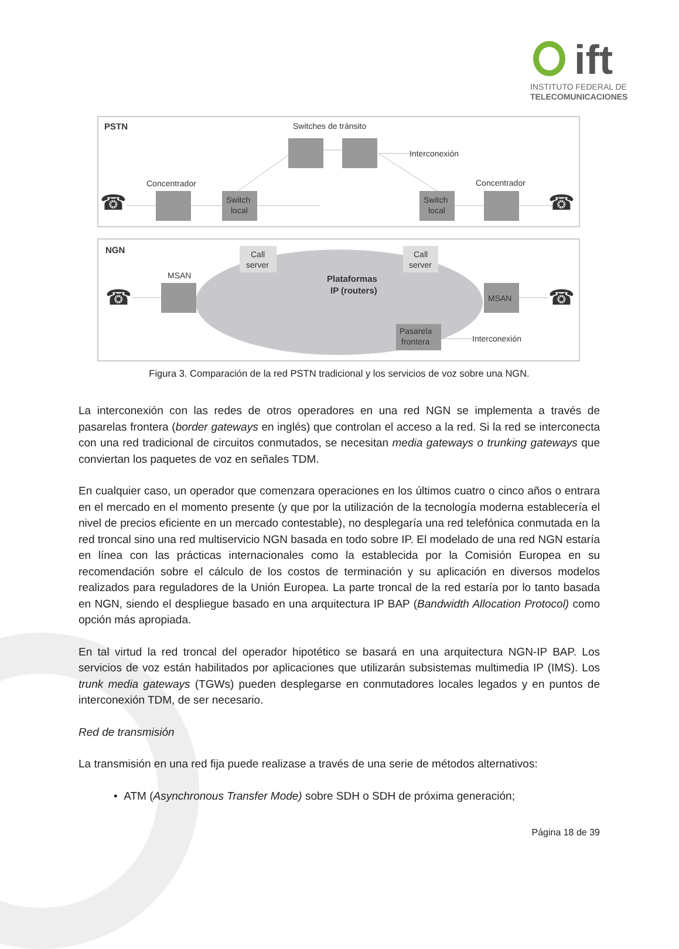ift
INSTITUTO FEDERAL DE
TELECOMUNICACIONES
PSTN
Switches de tránsito
Interconexión
Concentrador
Concentrador
Switch
local
Switch
local
☎
☎
NGN
Plataformas
IP (routers)
Call
server
Call
server
MSAN
MSAN
Pasarela
frontera
Interconexión
☎
☎
Figura 3. Comparación de la red PSTN tradicional y los servicios de voz sobre una NGN.
La interconexión con las redes de otros operadores en una red NGN se implementa a través de pasarelas frontera (border gateways en inglés) que controlan el acceso a la red. Si la red se interconecta con una red tradicional de circuitos conmutados, se necesitan media gateways o trunking gateways que conviertan los paquetes de voz en señales TDM.
En cualquier caso, un operador que comenzara operaciones en los últimos cuatro o cinco años o entrara en el mercado en el momento presente (y que por la utilización de la tecnología moderna establecería el nivel de precios eficiente en un mercado contestable), no desplegaría una red telefónica conmutada en la red troncal sino una red multiservicio NGN basada en todo sobre IP. El modelado de una red NGN estaría en línea con las prácticas internacionales como la establecida por la Comisión Europea en su recomendación sobre el cálculo de los costos de terminación y su aplicación en diversos modelos realizados para reguladores de la Unión Europea. La parte troncal de la red estaría por lo tanto basada en NGN, siendo el despliegue basado en una arquitectura IP BAP (Bandwidth Allocation Protocol) como opción más apropiada.
En tal virtud la red troncal del operador hipotético se basará en una arquitectura NGN-IP BAP. Los servicios de voz están habilitados por aplicaciones que utilizarán subsistemas multimedia IP (IMS). Los trunk media gateways (TGWs) pueden desplegarse en conmutadores locales legados y en puntos de interconexión TDM, de ser necesario.
Red de transmisión
La transmisión en una red fija puede realizase a través de una serie de métodos alternativos:
• ATM (Asynchronous Transfer Mode) sobre SDH o SDH de próxima generación;
Página 18 de 39